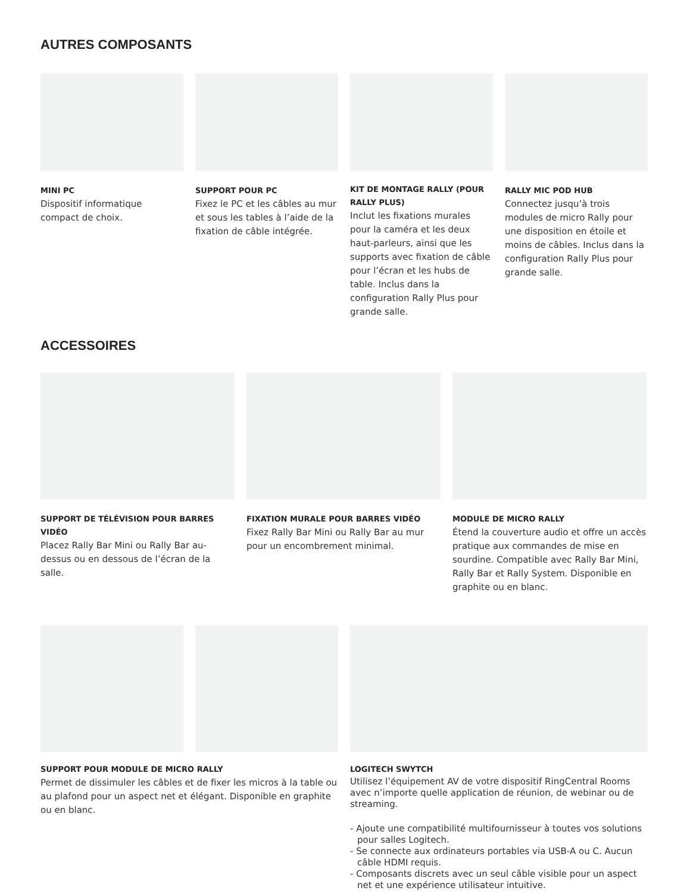AUTRES COMPOSANTS
MINI PC
Dispositif informatique compact de choix.
SUPPORT POUR PC
Fixez le PC et les câbles au mur et sous les tables à l’aide de la fixation de câble intégrée.
KIT DE MONTAGE RALLY (POUR RALLY PLUS)
Inclut les fixations murales pour la caméra et les deux haut-parleurs, ainsi que les supports avec fixation de câble pour l’écran et les hubs de table. Inclus dans la configuration Rally Plus pour grande salle.
RALLY MIC POD HUB
Connectez jusqu’à trois modules de micro Rally pour une disposition en étoile et moins de câbles. Inclus dans la configuration Rally Plus pour grande salle.
ACCESSOIRES
SUPPORT DE TÉLÉVISION POUR BARRES VIDÉO
Placez Rally Bar Mini ou Rally Bar au-dessus ou en dessous de l’écran de la salle.
FIXATION MURALE POUR BARRES VIDÉO
Fixez Rally Bar Mini ou Rally Bar au mur pour un encombrement minimal.
MODULE DE MICRO RALLY
Étend la couverture audio et offre un accès pratique aux commandes de mise en sourdine. Compatible avec Rally Bar Mini, Rally Bar et Rally System. Disponible en graphite ou en blanc.
SUPPORT POUR MODULE DE MICRO RALLY
Permet de dissimuler les câbles et de fixer les micros à la table ou au plafond pour un aspect net et élégant. Disponible en graphite ou en blanc.
LOGITECH SWYTCH
Utilisez l’équipement AV de votre dispositif RingCentral Rooms avec n’importe quelle application de réunion, de webinar ou de streaming.
- Ajoute une compatibilité multifournisseur à toutes vos solutions pour salles Logitech.
- Se connecte aux ordinateurs portables via USB-A ou C. Aucun câble HDMI requis.
- Composants discrets avec un seul câble visible pour un aspect net et une expérience utilisateur intuitive.